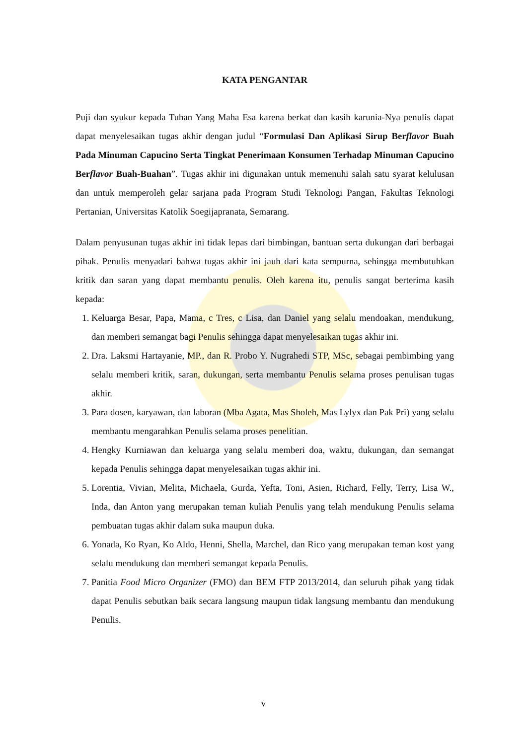KATA PENGANTAR
Puji dan syukur kepada Tuhan Yang Maha Esa karena berkat dan kasih karunia-Nya penulis dapat dapat menyelesaikan tugas akhir dengan judul “Formulasi Dan Aplikasi Sirup Berflavor Buah Pada Minuman Capucino Serta Tingkat Penerimaan Konsumen Terhadap Minuman Capucino Berflavor Buah-Buahan”. Tugas akhir ini digunakan untuk memenuhi salah satu syarat kelulusan dan untuk memperoleh gelar sarjana pada Program Studi Teknologi Pangan, Fakultas Teknologi Pertanian, Universitas Katolik Soegijapranata, Semarang.
Dalam penyusunan tugas akhir ini tidak lepas dari bimbingan, bantuan serta dukungan dari berbagai pihak. Penulis menyadari bahwa tugas akhir ini jauh dari kata sempurna, sehingga membutuhkan kritik dan saran yang dapat membantu penulis. Oleh karena itu, penulis sangat berterima kasih kepada:
1. Keluarga Besar, Papa, Mama, c Tres, c Lisa, dan Daniel yang selalu mendoakan, mendukung, dan memberi semangat bagi Penulis sehingga dapat menyelesaikan tugas akhir ini.
2. Dra. Laksmi Hartayanie, MP., dan R. Probo Y. Nugrahedi STP, MSc, sebagai pembimbing yang selalu memberi kritik, saran, dukungan, serta membantu Penulis selama proses penulisan tugas akhir.
3. Para dosen, karyawan, dan laboran (Mba Agata, Mas Sholeh, Mas Lylyx dan Pak Pri) yang selalu membantu mengarahkan Penulis selama proses penelitian.
4. Hengky Kurniawan dan keluarga yang selalu memberi doa, waktu, dukungan, dan semangat kepada Penulis sehingga dapat menyelesaikan tugas akhir ini.
5. Lorentia, Vivian, Melita, Michaela, Gurda, Yefta, Toni, Asien, Richard, Felly, Terry, Lisa W., Inda, dan Anton yang merupakan teman kuliah Penulis yang telah mendukung Penulis selama pembuatan tugas akhir dalam suka maupun duka.
6. Yonada, Ko Ryan, Ko Aldo, Henni, Shella, Marchel, dan Rico yang merupakan teman kost yang selalu mendukung dan memberi semangat kepada Penulis.
7. Panitia Food Micro Organizer (FMO) dan BEM FTP 2013/2014, dan seluruh pihak yang tidak dapat Penulis sebutkan baik secara langsung maupun tidak langsung membantu dan mendukung Penulis.
v